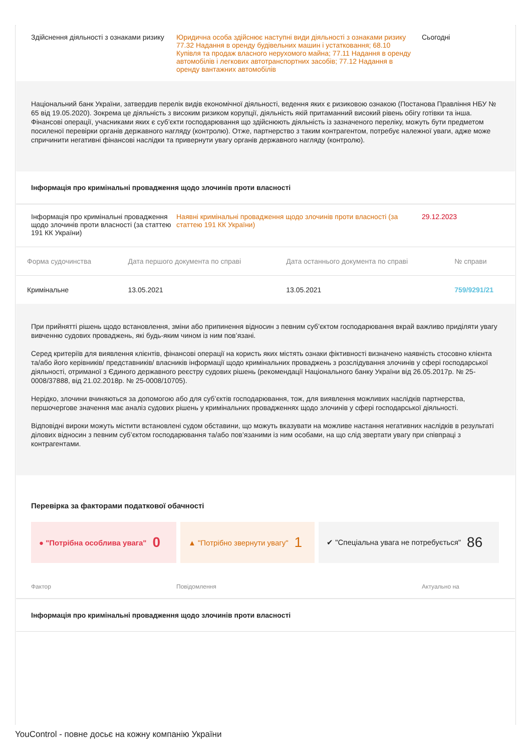Здійснення діяльності з ознаками ризику
Юридична особа здійснює наступні види діяльності з ознаками ризику 77.32 Надання в оренду будівельних машин і устатковання; 68.10 Купівля та продаж власного нерухомого майна; 77.11 Надання в оренду автомобілів і легкових автотранспортних засобів; 77.12 Надання в оренду вантажних автомобілів
Сьогодні
Національний банк України, затвердив перелік видів економічної діяльності, ведення яких є ризиковою ознакою (Постанова Правління НБУ № 65 від 19.05.2020). Зокрема це діяльність з високим ризиком корупції, діяльність якій притаманний високий рівень обігу готівки та інша. Фінансові операції, учасниками яких є суб’єкти господарювання що здійснюють діяльність із зазначеного переліку, можуть бути предметом посиленої перевірки органів державного нагляду (контролю). Отже, партнерство з таким контрагентом, потребує належної уваги, адже може спричинити негативні фінансові наслідки та привернути увагу органів державного нагляду (контролю).
Інформація про кримінальні провадження щодо злочинів проти власності
Інформація про кримінальні провадження щодо злочинів проти власності (за статтею 191 КК України)
Наявні кримінальні провадження щодо злочинів проти власності (за статтею 191 КК України)
29.12.2023
| Форма судочинства | Дата першого документа по справі | Дата останнього документа по справі | № справи |
| --- | --- | --- | --- |
| Кримінальне | 13.05.2021 | 13.05.2021 | 759/9291/21 |
При прийнятті рішень щодо встановлення, зміни або припинення відносин з певним суб’єктом господарювання вкрай важливо приділяти увагу вивченню судових проваджень, які будь-яким чином із ним пов’язані.
Серед критеріїв для виявлення клієнтів, фінансові операції на користь яких містять ознаки фіктивності визначено наявність стосовно клієнта та/або його керівників/ представників/ власників інформації щодо кримінальних проваджень з розслідування злочинів у сфері господарської діяльності, отриманої з Єдиного державного реєстру судових рішень (рекомендації Національного банку України від 26.05.2017р. № 25-0008/37888, від 21.02.2018р. № 25-0008/10705).
Нерідко, злочини вчиняються за допомогою або для суб’єктів господарювання, тож, для виявлення можливих наслідків партнерства, першочергове значення має аналіз судових рішень у кримінальних провадженнях щодо злочинів у сфері господарської діяльності.
Відповідні вироки можуть містити встановлені судом обставини, що можуть вказувати на можливе настання негативних наслідків в результаті ділових відносин з певним суб’єктом господарювання та/або пов’язаними із ним особами, на що слід звертати увагу при співпраці з контрагентами.
Перевірка за факторами податкової обачності
● "Потрібна особлива увага" 0
▲ "Потрібно звернути увагу" 1
✔ "Спеціальна увага не потребується" 86
Фактор Повідомлення Актуально на
Інформація про кримінальні провадження щодо злочинів проти власності
YouControl - повне досьє на кожну компанію України